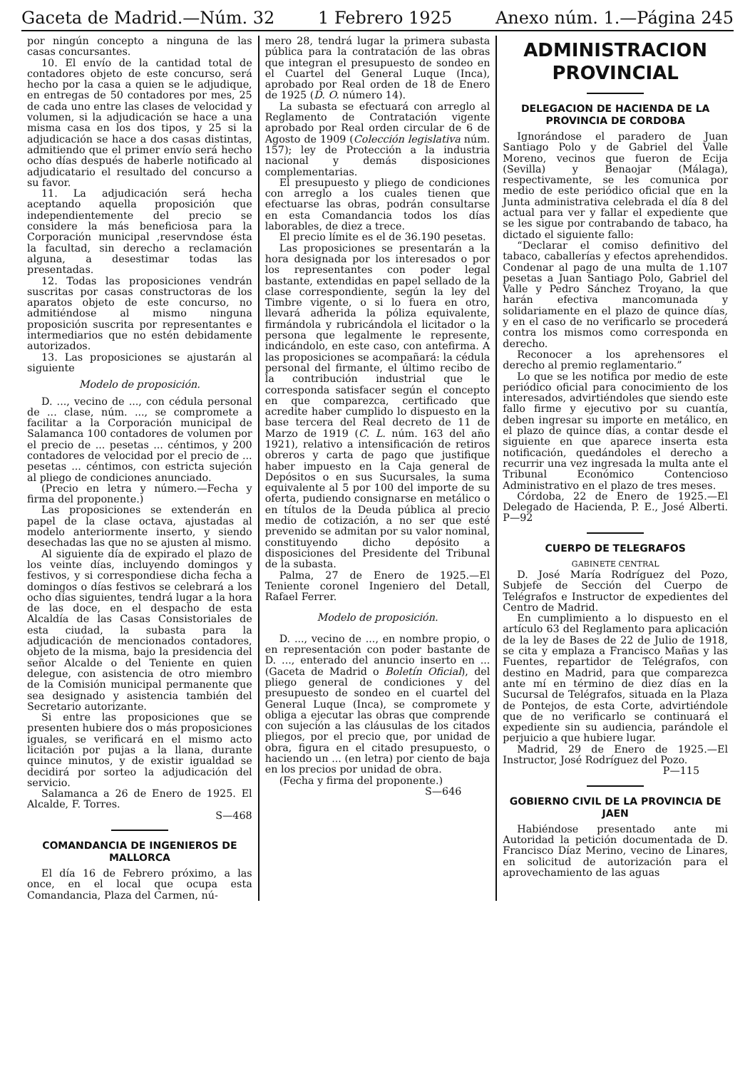Gaceta de Madrid.—Núm. 32 1 Febrero 1925 Anexo núm. 1.—Página 245
por ningún concepto a ninguna de las casas concursantes.
10. El envío de la cantidad total de contadores objeto de este concurso, será hecho por la casa a quien se le adjudique, en entregas de 50 contadores por mes, 25 de cada uno entre las clases de velocidad y volumen, si la adjudicación se hace a una misma casa en los dos tipos, y 25 si la adjudicación se hace a dos casas distintas, admitiendo que el primer envío será hecho ocho días después de haberle notificado al adjudicatario el resultado del concurso a su favor.
11. La adjudicación será hecha aceptando aquella proposición que independientemente del precio se considere la más beneficiosa para la Corporación municipal ,reservndose ésta la facultad, sin derecho a reclamación alguna, a desestimar todas las presentadas.
12. Todas las proposiciones vendrán suscritas por casas constructoras de los aparatos objeto de este concurso, no admitiéndose al mismo ninguna proposición suscrita por representantes e intermediarios que no estén debidamente autorizados.
13. Las proposiciones se ajustarán al siguiente
Modelo de proposición.
D. ..., vecino de ..., con cédula personal de ... clase, núm. ..., se compromete a facilitar a la Corporación municipal de Salamanca 100 contadores de volumen por el precio de ... pesetas ... céntimos, y 200 contadores de velocidad por el precio de ... pesetas ... céntimos, con estricta sujeción al pliego de condiciones anunciado.
(Precio en letra y número.—Fecha y firma del proponente.)
Las proposiciones se extenderán en papel de la clase octava, ajustadas al modelo anteriormente inserto, y siendo desechadas las que no se ajusten al mismo.
Al siguiente día de expirado el plazo de los veinte días, incluyendo domingos y festivos, y si correspondiese dicha fecha a domingos o días festivos se celebrará a los ocho días siguientes, tendrá lugar a la hora de las doce, en el despacho de esta Alcaldía de las Casas Consistoriales de esta ciudad, la subasta para la adjudicación de mencionados contadores, objeto de la misma, bajo la presidencia del señor Alcalde o del Teniente en quien delegue, con asistencia de otro miembro de la Comisión municipal permanente que sea designado y asistencia también del Secretario autorizante.
Si entre las proposiciones que se presenten hubiere dos o más proposiciones iguales, se verificará en el mismo acto licitación por pujas a la llana, durante quince minutos, y de existir igualdad se decidirá por sorteo la adjudicación del servicio.
Salamanca a 26 de Enero de 1925. El Alcalde, F. Torres.
S—468
COMANDANCIA DE INGENIEROS DE MALLORCA
El día 16 de Febrero próximo, a las once, en el local que ocupa esta Comandancia, Plaza del Carmen, nú-
mero 28, tendrá lugar la primera subasta pública para la contratación de las obras que integran el presupuesto de sondeo en el Cuartel del General Luque (Inca), aprobado por Real orden de 18 de Enero de 1925 (D. O. número 14).
La subasta se efectuará con arreglo al Reglamento de Contratación vigente aprobado por Real orden circular de 6 de Agosto de 1909 (Colección legislativa núm. 157); ley de Protección a la industria nacional y demás disposiciones complementarias.
El presupuesto y pliego de condiciones con arreglo a los cuales tienen que efectuarse las obras, podrán consultarse en esta Comandancia todos los días laborables, de diez a trece.
El precio límite es el de 36.190 pesetas.
Las proposiciones se presentarán a la hora designada por los interesados o por los representantes con poder legal bastante, extendidas en papel sellado de la clase correspondiente, según la ley del Timbre vigente, o si lo fuera en otro, llevará adherida la póliza equivalente, firmándola y rubricándola el licitador o la persona que legalmente le represente, indicándolo, en este caso, con antefirma. A las proposiciones se acompañará: la cédula personal del firmante, el último recibo de la contribución industrial que le corresponda satisfacer según el concepto en que comparezca, certificado que acredite haber cumplido lo dispuesto en la base tercera del Real decreto de 11 de Marzo de 1919 (C. L. núm. 163 del año 1921), relativo a intensificación de retiros obreros y carta de pago que justifique haber impuesto en la Caja general de Depósitos o en sus Sucursales, la suma equivalente al 5 por 100 del importe de su oferta, pudiendo consignarse en metálico o en títulos de la Deuda pública al precio medio de cotización, a no ser que esté prevenido se admitan por su valor nominal, constituyendo dicho depósito a disposiciones del Presidente del Tribunal de la subasta.
Palma, 27 de Enero de 1925.—El Teniente coronel Ingeniero del Detall, Rafael Ferrer.
Modelo de proposición.
D. ..., vecino de ..., en nombre propio, o en representación con poder bastante de D. ..., enterado del anuncio inserto en ... (Gaceta de Madrid o Boletín Oficial), del pliego general de condiciones y del presupuesto de sondeo en el cuartel del General Luque (Inca), se compromete y obliga a ejecutar las obras que comprende con sujeción a las cláusulas de los citados pliegos, por el precio que, por unidad de obra, figura en el citado presupuesto, o haciendo un ... (en letra) por ciento de baja en los precios por unidad de obra.
(Fecha y firma del proponente.)
S—646
ADMINISTRACION PROVINCIAL
DELEGACION DE HACIENDA DE LA PROVINCIA DE CORDOBA
Ignorándose el paradero de Juan Santiago Polo y de Gabriel del Valle Moreno, vecinos que fueron de Ecija (Sevilla) y Benaojar (Málaga), respectivamente, se les comunica por medio de este periódico oficial que en la Junta administrativa celebrada el día 8 del actual para ver y fallar el expediente que se les sigue por contrabando de tabaco, ha dictado el siguiente fallo:
“Declarar el comiso definitivo del tabaco, caballerías y efectos aprehendidos. Condenar al pago de una multa de 1.107 pesetas a Juan Santiago Polo, Gabriel del Valle y Pedro Sánchez Troyano, la que harán efectiva mancomunada y solidariamente en el plazo de quince días, y en el caso de no verificarlo se procederá contra los mismos como corresponda en derecho.
Reconocer a los aprehensores el derecho al premio reglamentario.”
Lo que se les notifica por medio de este periódico oficial para conocimiento de los interesados, advirtiéndoles que siendo este fallo firme y ejecutivo por su cuantía, deben ingresar su importe en metálico, en el plazo de quince días, a contar desde el siguiente en que aparece inserta esta notificación, quedándoles el derecho a recurrir una vez ingresada la multa ante el Tribunal Económico Contencioso Administrativo en el plazo de tres meses.
Córdoba, 22 de Enero de 1925.—El Delegado de Hacienda, P. E., José Alberti. P—92
CUERPO DE TELEGRAFOS
GABINETE CENTRAL
D. José María Rodríguez del Pozo, Subjefe de Sección del Cuerpo de Telégrafos e Instructor de expedientes del Centro de Madrid.
En cumplimiento a lo dispuesto en el artículo 63 del Reglamento para aplicación de la ley de Bases de 22 de Julio de 1918, se cita y emplaza a Francisco Mañas y las Fuentes, repartidor de Telégrafos, con destino en Madrid, para que comparezca ante mí en término de diez días en la Sucursal de Telégrafos, situada en la Plaza de Pontejos, de esta Corte, advirtiéndole que de no verificarlo se continuará el expediente sin su audiencia, parándole el perjuicio a que hubiere lugar.
Madrid, 29 de Enero de 1925.—El Instructor, José Rodríguez del Pozo.
P—115
GOBIERNO CIVIL DE LA PROVINCIA DE JAEN
Habiéndose presentado ante mi Autoridad la petición documentada de D. Francisco Díaz Merino, vecino de Linares, en solicitud de autorización para el aprovechamiento de las aguas